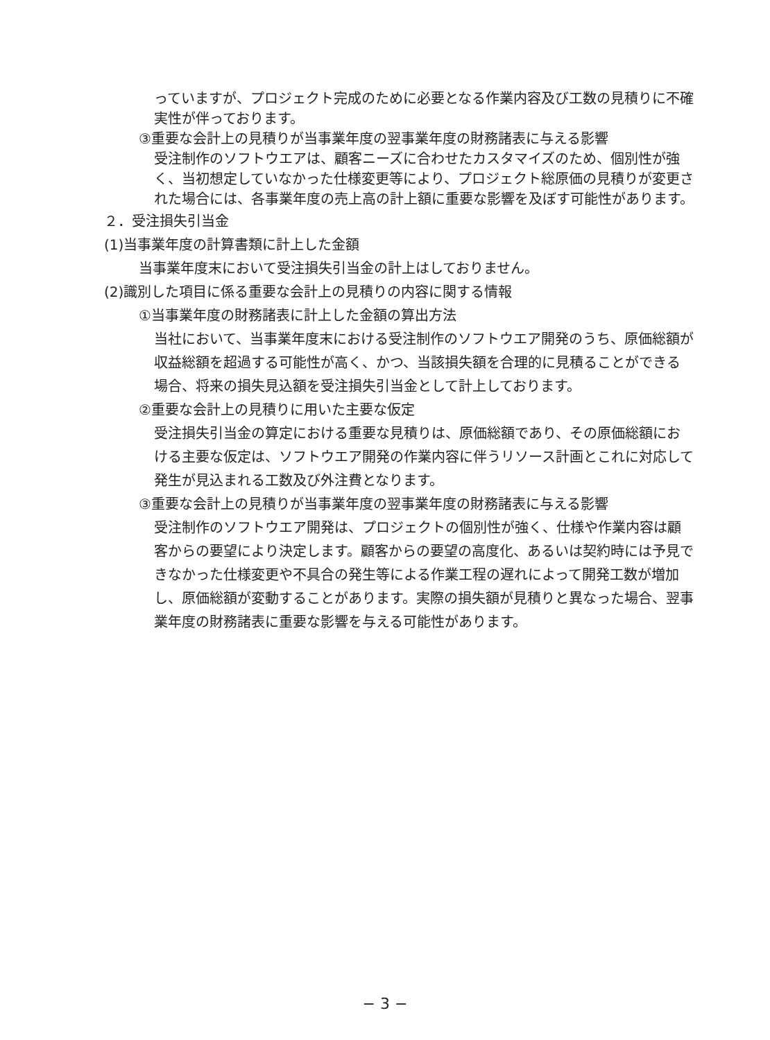っていますが、プロジェクト完成のために必要となる作業内容及び工数の見積りに不確実性が伴っております。
③重要な会計上の見積りが当事業年度の翌事業年度の財務諸表に与える影響
受注制作のソフトウエアは、顧客ニーズに合わせたカスタマイズのため、個別性が強く、当初想定していなかった仕様変更等により、プロジェクト総原価の見積りが変更された場合には、各事業年度の売上高の計上額に重要な影響を及ぼす可能性があります。
２．受注損失引当金
(1)当事業年度の計算書類に計上した金額
当事業年度末において受注損失引当金の計上はしておりません。
(2)識別した項目に係る重要な会計上の見積りの内容に関する情報
①当事業年度の財務諸表に計上した金額の算出方法
当社において、当事業年度末における受注制作のソフトウエア開発のうち、原価総額が収益総額を超過する可能性が高く、かつ、当該損失額を合理的に見積ることができる場合、将来の損失見込額を受注損失引当金として計上しております。
②重要な会計上の見積りに用いた主要な仮定
受注損失引当金の算定における重要な見積りは、原価総額であり、その原価総額における主要な仮定は、ソフトウエア開発の作業内容に伴うリソース計画とこれに対応して発生が見込まれる工数及び外注費となります。
③重要な会計上の見積りが当事業年度の翌事業年度の財務諸表に与える影響
受注制作のソフトウエア開発は、プロジェクトの個別性が強く、仕様や作業内容は顧客からの要望により決定します。顧客からの要望の高度化、あるいは契約時には予見できなかった仕様変更や不具合の発生等による作業工程の遅れによって開発工数が増加し、原価総額が変動することがあります。実際の損失額が見積りと異なった場合、翌事業年度の財務諸表に重要な影響を与える可能性があります。
− 3 −